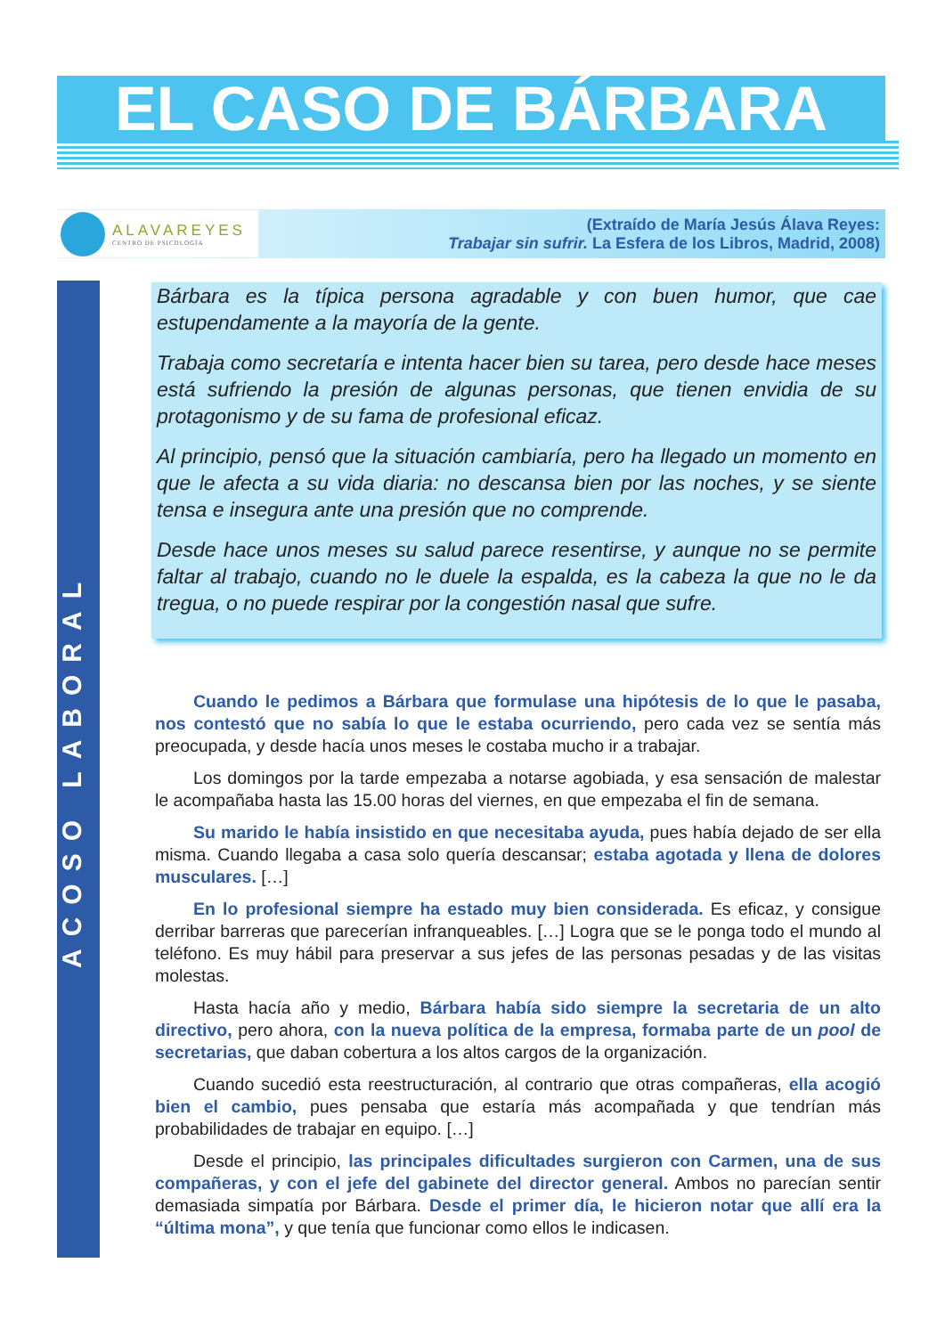EL CASO DE BÁRBARA
ALAVAREYES
CENTRO DE PSICOLOGÍA
(Extraído de María Jesús Álava Reyes:
Trabajar sin sufrir. La Esfera de los Libros, Madrid, 2008)
ACOSO LABORAL
Bárbara es la típica persona agradable y con buen humor, que cae estupendamente a la mayoría de la gente.
Trabaja como secretaría e intenta hacer bien su tarea, pero desde hace meses está sufriendo la presión de algunas personas, que tienen envidia de su protagonismo y de su fama de profesional eficaz.
Al principio, pensó que la situación cambiaría, pero ha llegado un momento en que le afecta a su vida diaria: no descansa bien por las noches, y se siente tensa e insegura ante una presión que no comprende.
Desde hace unos meses su salud parece resentirse, y aunque no se permite faltar al trabajo, cuando no le duele la espalda, es la cabeza la que no le da tregua, o no puede respirar por la congestión nasal que sufre.
Cuando le pedimos a Bárbara que formulase una hipótesis de lo que le pasaba, nos contestó que no sabía lo que le estaba ocurriendo, pero cada vez se sentía más preocupada, y desde hacía unos meses le costaba mucho ir a trabajar.
Los domingos por la tarde empezaba a notarse agobiada, y esa sensación de malestar le acompañaba hasta las 15.00 horas del viernes, en que empezaba el fin de semana.
Su marido le había insistido en que necesitaba ayuda, pues había dejado de ser ella misma. Cuando llegaba a casa solo quería descansar; estaba agotada y llena de dolores musculares. […]
En lo profesional siempre ha estado muy bien considerada. Es eficaz, y consigue derribar barreras que parecerían infranqueables. […] Logra que se le ponga todo el mundo al teléfono. Es muy hábil para preservar a sus jefes de las personas pesadas y de las visitas molestas.
Hasta hacía año y medio, Bárbara había sido siempre la secretaria de un alto directivo, pero ahora, con la nueva política de la empresa, formaba parte de un pool de secretarias, que daban cobertura a los altos cargos de la organización.
Cuando sucedió esta reestructuración, al contrario que otras compañeras, ella acogió bien el cambio, pues pensaba que estaría más acompañada y que tendrían más probabilidades de trabajar en equipo. […]
Desde el principio, las principales dificultades surgieron con Carmen, una de sus compañeras, y con el jefe del gabinete del director general. Ambos no parecían sentir demasiada simpatía por Bárbara. Desde el primer día, le hicieron notar que allí era la “última mona”, y que tenía que funcionar como ellos le indicasen.